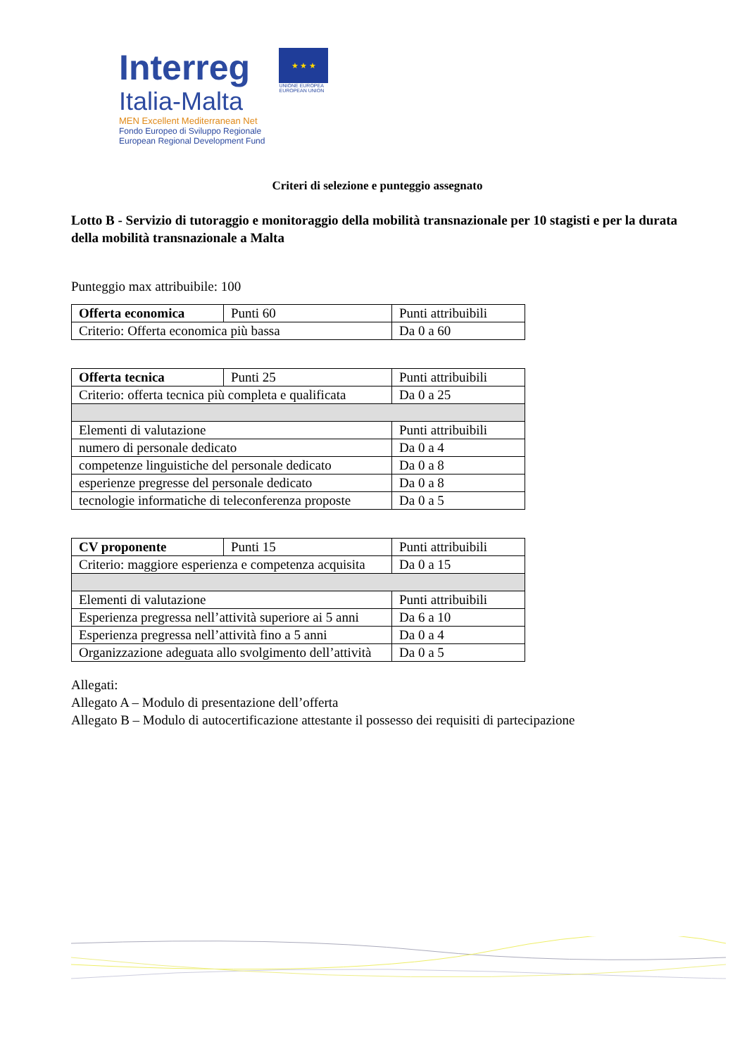Interreg
Italia-Malta
MEN Excellent Mediterranean Net
Fondo Europeo di Sviluppo Regionale
European Regional Development Fund
★ ★ ★
UNIONE EUROPEA
EUROPEAN UNION
Criteri di selezione e punteggio assegnato
Lotto B - Servizio di tutoraggio e monitoraggio della mobilità transnazionale per 10 stagisti e per la durata della mobilità transnazionale a Malta
Punteggio max attribuibile: 100
| Offerta economica | Punti 60 | Punti attribuibili |
| Criterio: Offerta economica più bassa | | Da 0 a 60 |
| Offerta tecnica | Punti 25 | Punti attribuibili |
| Criterio: offerta tecnica più completa e qualificata | | Da 0 a 25 |
| Elementi di valutazione | | Punti attribuibili |
| numero di personale dedicato | | Da 0 a 4 |
| competenze linguistiche del personale dedicato | | Da 0 a 8 |
| esperienze pregresse del personale dedicato | | Da 0 a 8 |
| tecnologie informatiche di teleconferenza proposte | | Da 0 a 5 |
| CV proponente | Punti 15 | Punti attribuibili |
| Criterio: maggiore esperienza e competenza acquisita | | Da 0 a 15 |
| Elementi di valutazione | | Punti attribuibili |
| Esperienza pregressa nell’attività superiore ai 5 anni | | Da 6 a 10 |
| Esperienza pregressa nell’attività fino a 5 anni | | Da 0 a 4 |
| Organizzazione adeguata allo svolgimento dell’attività | | Da 0 a 5 |
Allegati:
Allegato A – Modulo di presentazione dell’offerta
Allegato B – Modulo di autocertificazione attestante il possesso dei requisiti di partecipazione